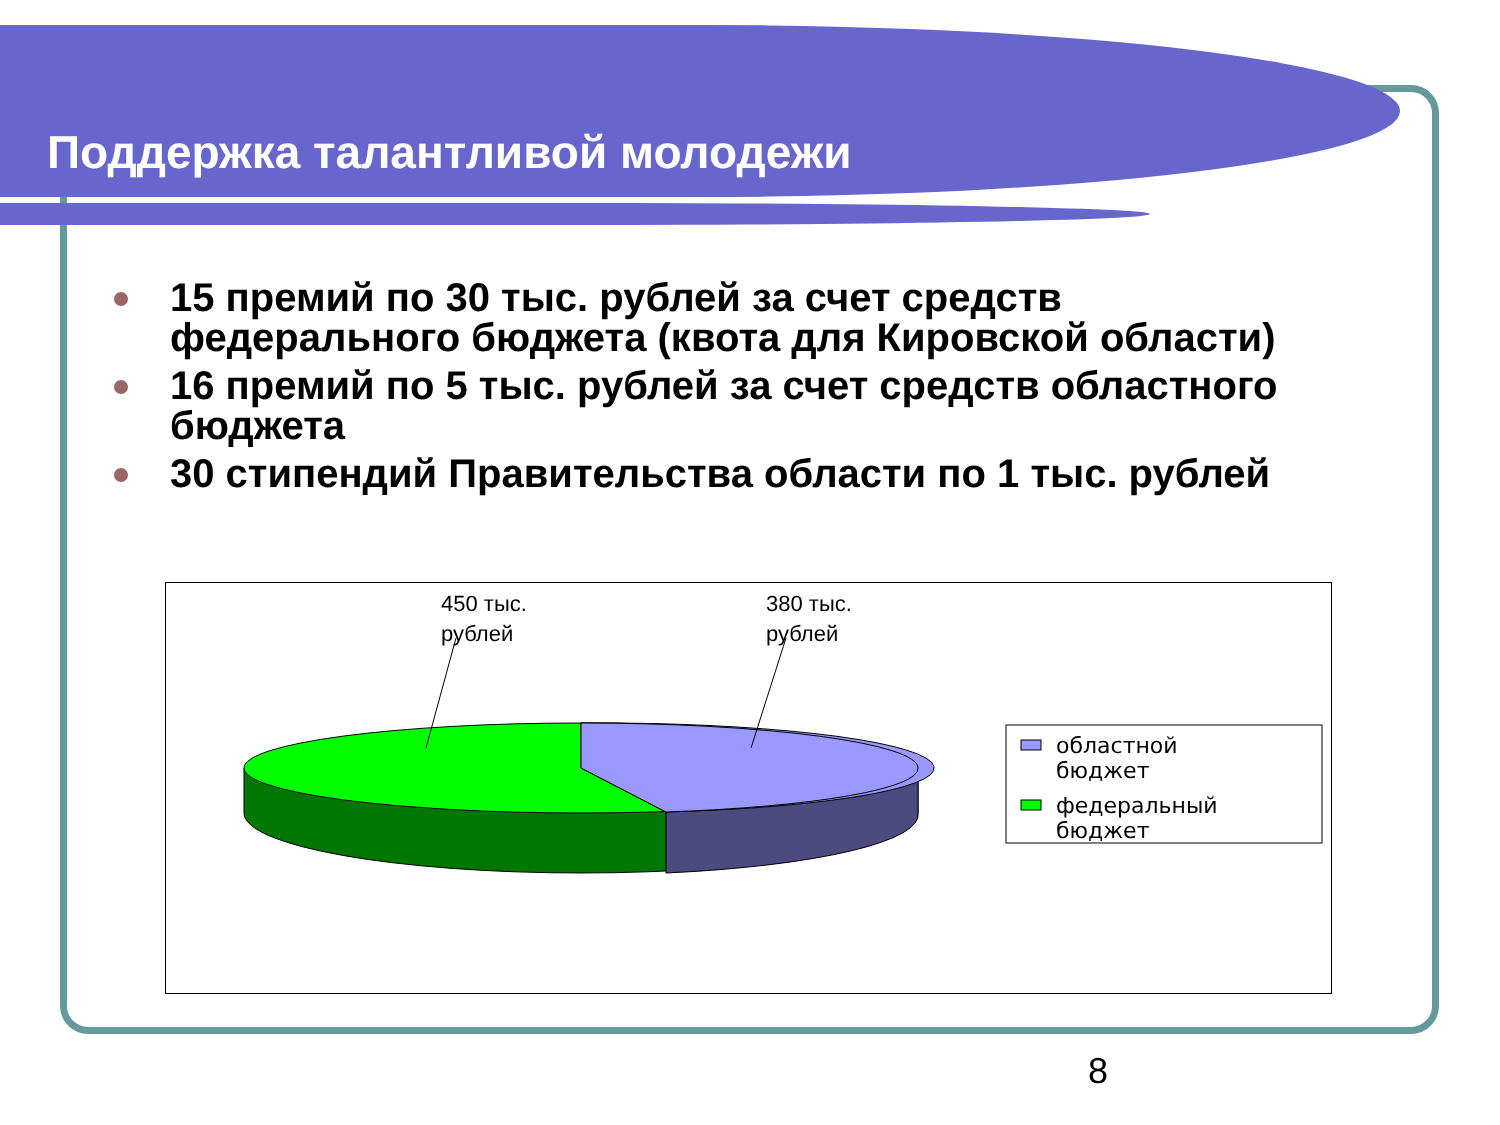Поддержка талантливой молодежи
15 премий по 30 тыс. рублей за счет средств федерального бюджета (квота для Кировской области)
16 премий по 5 тыс. рублей за счет средств областного бюджета
30 стипендий Правительства области по 1 тыс. рублей
450 тыс.
рублей
380 тыс.
рублей
областной
бюджет
федеральный
бюджет
8